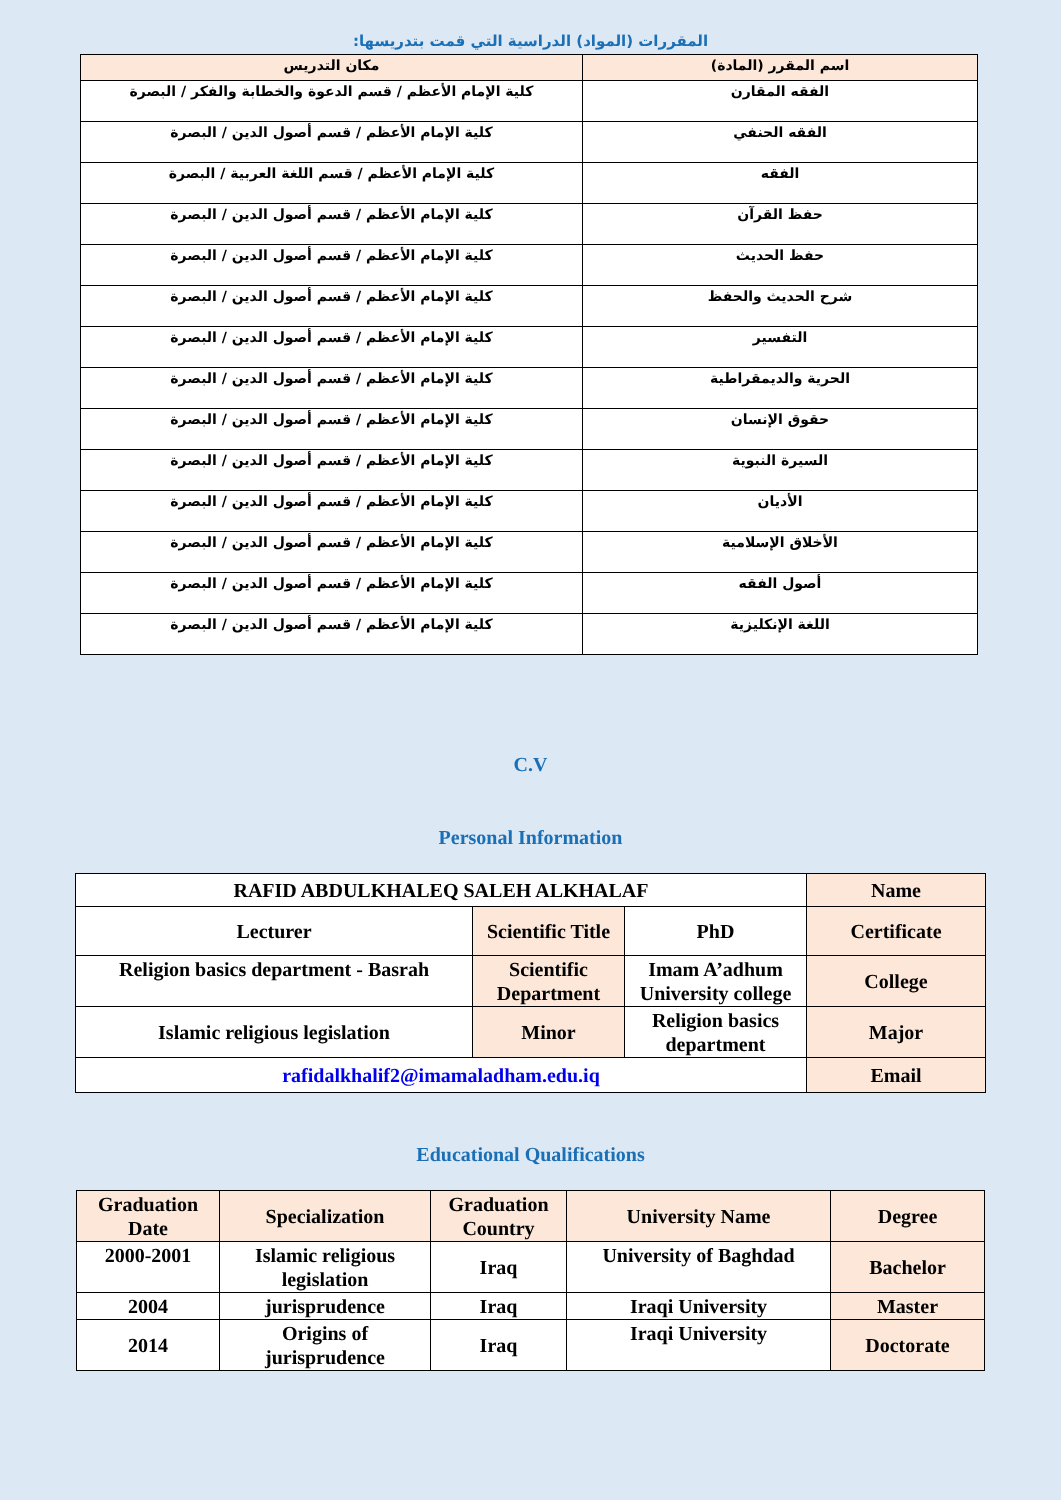المقررات (المواد) الدراسية التي قمت بتدريسها:
| اسم المقرر (المادة) | مكان التدريس |
| --- | --- |
| الفقه المقارن | كلية الإمام الأعظم / قسم الدعوة والخطابة والفكر / البصرة |
| الفقه الحنفي | كلية الإمام الأعظم / قسم أصول الدين / البصرة |
| الفقه | كلية الإمام الأعظم / قسم اللغة العربية / البصرة |
| حفظ القرآن | كلية الإمام الأعظم / قسم أصول الدين / البصرة |
| حفظ الحديث | كلية الإمام الأعظم / قسم أصول الدين / البصرة |
| شرح الحديث والحفظ | كلية الإمام الأعظم / قسم أصول الدين / البصرة |
| التفسير | كلية الإمام الأعظم / قسم أصول الدين / البصرة |
| الحرية والديمقراطية | كلية الإمام الأعظم / قسم أصول الدين / البصرة |
| حقوق الإنسان | كلية الإمام الأعظم / قسم أصول الدين / البصرة |
| السيرة النبوية | كلية الإمام الأعظم / قسم أصول الدين / البصرة |
| الأديان | كلية الإمام الأعظم / قسم أصول الدين / البصرة |
| الأخلاق الإسلامية | كلية الإمام الأعظم / قسم أصول الدين / البصرة |
| أصول الفقه | كلية الإمام الأعظم / قسم أصول الدين / البصرة |
| اللغة الإنكليزية | كلية الإمام الأعظم / قسم أصول الدين / البصرة |
C.V
Personal Information
| RAFID ABDULKHALEQ SALEH ALKHALAF | | | Name |
| Lecturer | Scientific Title | PhD | Certificate |
| Religion basics department - Basrah | Scientific Department | Imam A’adhum University college | College |
| Islamic religious legislation | Minor | Religion basics department | Major |
| rafidalkhalif2@imamaladham.edu.iq | | | Email |
Educational Qualifications
| Graduation Date | Specialization | Graduation Country | University Name | Degree |
| 2000-2001 | Islamic religious legislation | Iraq | University of Baghdad | Bachelor |
| 2004 | jurisprudence | Iraq | Iraqi University | Master |
| 2014 | Origins of jurisprudence | Iraq | Iraqi University | Doctorate |